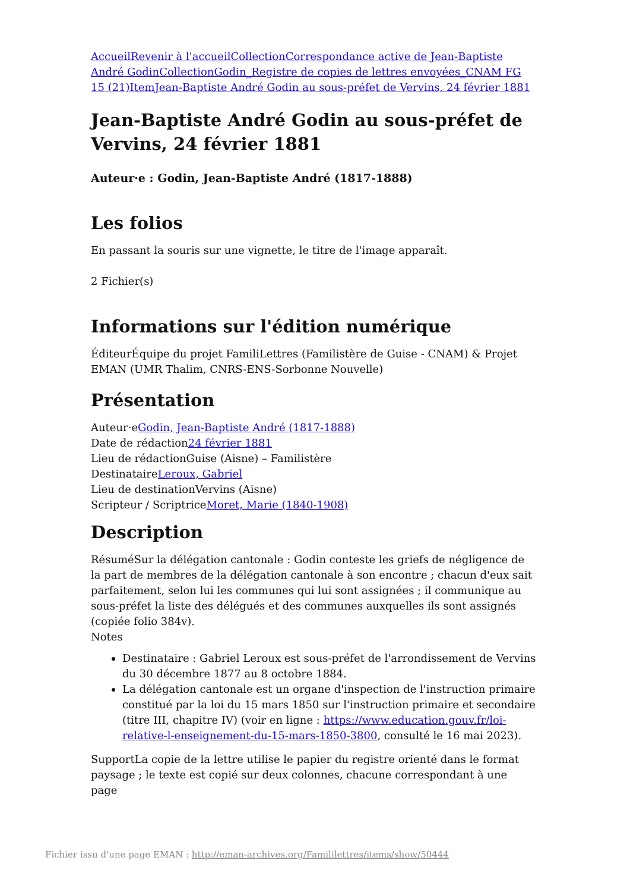Accueil Revenir à l'accueil Collection Correspondance active de Jean-Baptiste André Godin Collection Godin_Registre de copies de lettres envoyées_CNAM FG 15 (21) Item Jean-Baptiste André Godin au sous-préfet de Vervins, 24 février 1881
Jean-Baptiste André Godin au sous-préfet de Vervins, 24 février 1881
Auteur·e : Godin, Jean-Baptiste André (1817-1888)
Les folios
En passant la souris sur une vignette, le titre de l'image apparaît.
2 Fichier(s)
Informations sur l'édition numérique
ÉditeurÉquipe du projet FamiliLettres (Familistère de Guise - CNAM) & Projet EMAN (UMR Thalim, CNRS-ENS-Sorbonne Nouvelle)
Présentation
Auteur·eGodin, Jean-Baptiste André (1817-1888)
Date de rédaction24 février 1881
Lieu de rédactionGuise (Aisne) – Familistère
DestinataireLeroux, Gabriel
Lieu de destinationVervins (Aisne)
Scripteur / ScriptriceMoret, Marie (1840-1908)
Description
RésuméSur la délégation cantonale : Godin conteste les griefs de négligence de la part de membres de la délégation cantonale à son encontre ; chacun d'eux sait parfaitement, selon lui les communes qui lui sont assignées ; il communique au sous-préfet la liste des délégués et des communes auxquelles ils sont assignés (copiée folio 384v).
Notes
Destinataire : Gabriel Leroux est sous-préfet de l'arrondissement de Vervins du 30 décembre 1877 au 8 octobre 1884.
La délégation cantonale est un organe d'inspection de l'instruction primaire constitué par la loi du 15 mars 1850 sur l'instruction primaire et secondaire (titre III, chapitre IV) (voir en ligne : https://www.education.gouv.fr/loi-relative-l-enseignement-du-15-mars-1850-3800, consulté le 16 mai 2023).
SupportLa copie de la lettre utilise le papier du registre orienté dans le format paysage ; le texte est copié sur deux colonnes, chacune correspondant à une page
Fichier issu d'une page EMAN : http://eman-archives.org/Famililettres/items/show/50444